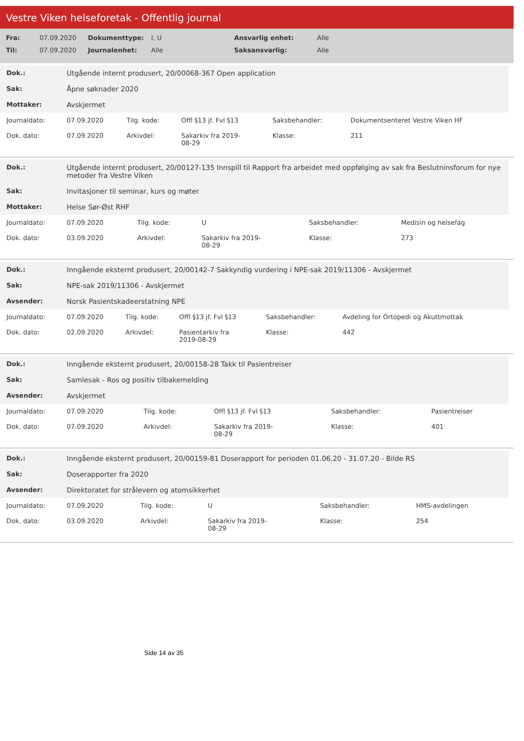Vestre Viken helseforetak - Offentlig journal
| Fra: | 07.09.2020 | Dokumenttype: | I, U | Ansvarlig enhet: | Alle |
| Til: | 07.09.2020 | Journalenhet: | Alle | Saksansvarlig: | Alle |
| Dok.: | Utgående internt produsert, 20/00068-367 Open application |
| Sak: | Åpne søknader 2020 |
| Mottaker: | Avskjermet |
| Journaldato: | 07.09.2020 | Tilg. kode: | Offl §13 jf. Fvl §13 | Saksbehandler: | Dokumentsenteret Vestre Viken HF |
| Dok. dato: | 07.09.2020 | Arkivdel: | Sakarkiv fra 2019- 08-29 | Klasse: | 211 |
| Dok.: | Utgående internt produsert, 20/00127-135 Innspill til Rapport fra arbeidet med oppfølging av sak fra Beslutninsforum for nye metoder fra Vestre Viken |
| Sak: | Invitasjoner til seminar, kurs og møter |
| Mottaker: | Helse Sør-Øst RHF |
| Journaldato: | 07.09.2020 | Tilg. kode: | U | Saksbehandler: | Medisin og helsefag |
| Dok. dato: | 03.09.2020 | Arkivdel: | Sakarkiv fra 2019- 08-29 | Klasse: | 273 |
| Dok.: | Inngående eksternt produsert, 20/00142-7 Sakkyndig vurdering i NPE-sak 2019/11306 - Avskjermet |
| Sak: | NPE-sak 2019/11306 - Avskjermet |
| Avsender: | Norsk Pasientskadeerstatning NPE |
| Journaldato: | 07.09.2020 | Tilg. kode: | Offl §13 jf. Fvl §13 | Saksbehandler: | Avdeling for Ortopedi og Akuttmottak |
| Dok. dato: | 02.09.2020 | Arkivdel: | Pasientarkiv fra 2019-08-29 | Klasse: | 442 |
| Dok.: | Inngående eksternt produsert, 20/00158-28 Takk til Pasientreiser |
| Sak: | Samlesak - Ros og positiv tilbakemelding |
| Avsender: | Avskjermet |
| Journaldato: | 07.09.2020 | Tilg. kode: | Offl §13 jf. Fvl §13 | Saksbehandler: | Pasientreiser |
| Dok. dato: | 07.09.2020 | Arkivdel: | Sakarkiv fra 2019- 08-29 | Klasse: | 401 |
| Dok.: | Inngående eksternt produsert, 20/00159-81 Doserapport for perioden 01.06.20 - 31.07.20 - Bilde RS |
| Sak: | Doserapporter fra 2020 |
| Avsender: | Direktoratet for strålevern og atomsikkerhet |
| Journaldato: | 07.09.2020 | Tilg. kode: | U | Saksbehandler: | HMS-avdelingen |
| Dok. dato: | 03.09.2020 | Arkivdel: | Sakarkiv fra 2019- 08-29 | Klasse: | 254 |
Side 14 av 35